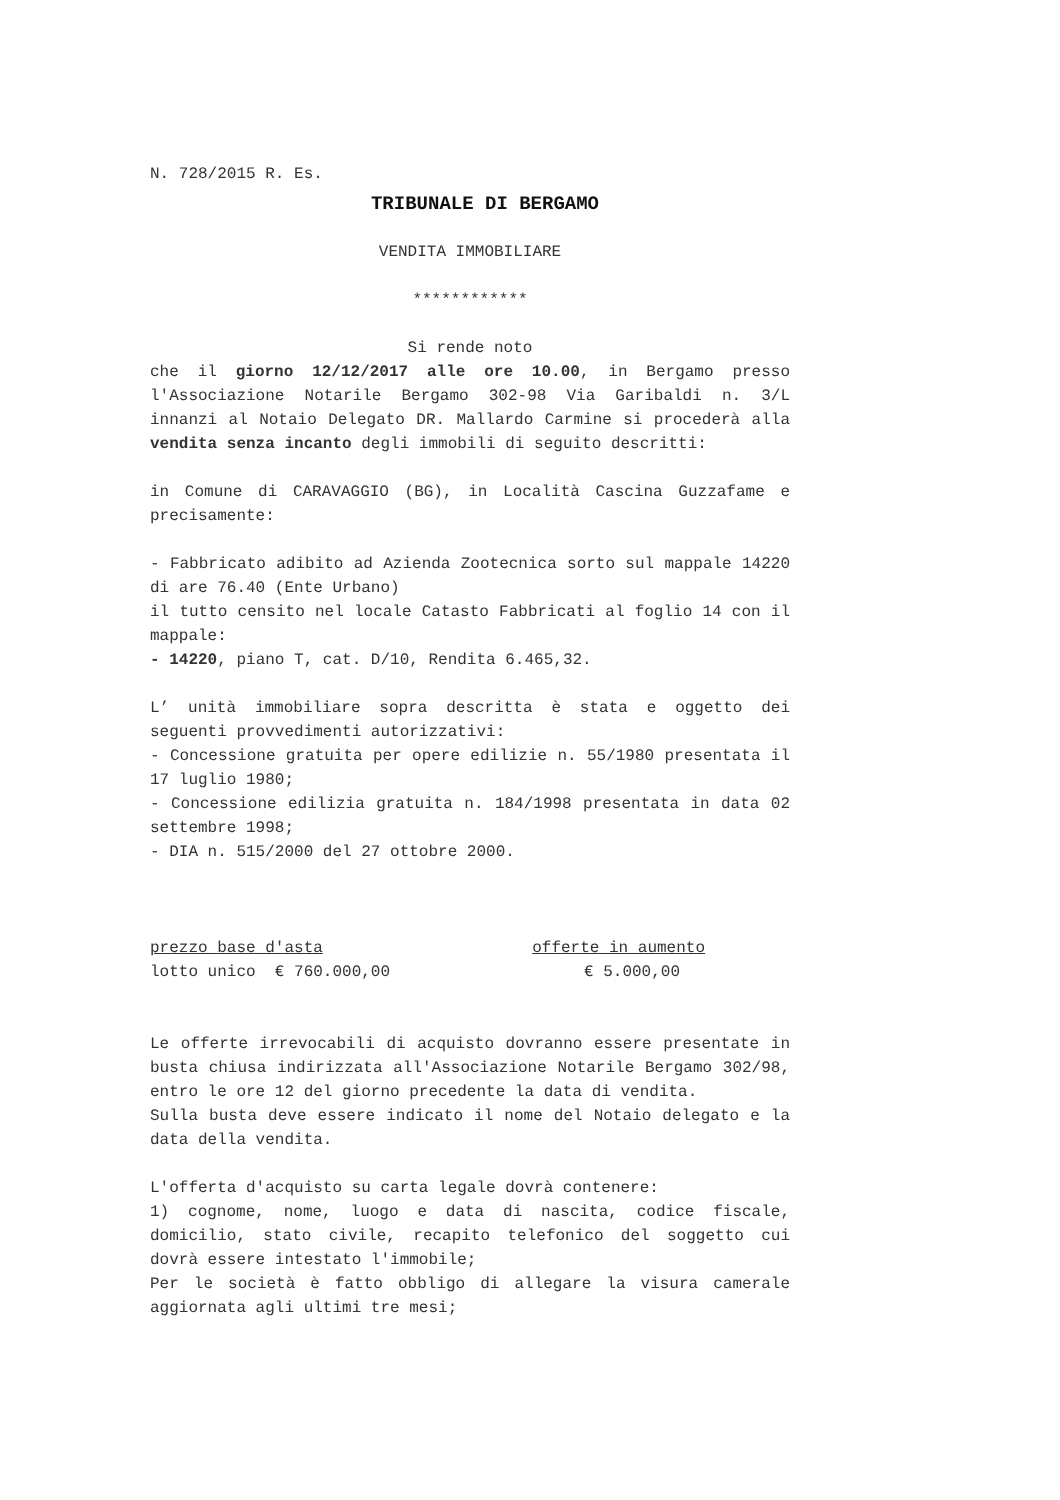N. 728/2015 R. Es.
TRIBUNALE DI BERGAMO
VENDITA IMMOBILIARE
************
Si rende noto
che il giorno 12/12/2017 alle ore 10.00, in Bergamo presso l'Associazione Notarile Bergamo 302-98 Via Garibaldi n. 3/L innanzi al Notaio Delegato DR. Mallardo Carmine si procederà alla vendita senza incanto degli immobili di seguito descritti:
in Comune di CARAVAGGIO (BG), in Località Cascina Guzzafame e precisamente:
- Fabbricato adibito ad Azienda Zootecnica sorto sul mappale 14220 di are 76.40 (Ente Urbano)
il tutto censito nel locale Catasto Fabbricati al foglio 14 con il mappale:
- 14220, piano T, cat. D/10, Rendita 6.465,32.
L’ unità immobiliare sopra descritta è stata e oggetto dei seguenti provvedimenti autorizzativi:
- Concessione gratuita per opere edilizie n. 55/1980 presentata il 17 luglio 1980;
- Concessione edilizia gratuita n. 184/1998 presentata in data 02 settembre 1998;
- DIA n. 515/2000 del 27 ottobre 2000.
prezzo base d'asta offerte in aumento
lotto unico € 760.000,00 € 5.000,00
Le offerte irrevocabili di acquisto dovranno essere presentate in busta chiusa indirizzata all'Associazione Notarile Bergamo 302/98, entro le ore 12 del giorno precedente la data di vendita.
Sulla busta deve essere indicato il nome del Notaio delegato e la data della vendita.
L'offerta d'acquisto su carta legale dovrà contenere:
1) cognome, nome, luogo e data di nascita, codice fiscale, domicilio, stato civile, recapito telefonico del soggetto cui dovrà essere intestato l'immobile;
Per le società è fatto obbligo di allegare la visura camerale aggiornata agli ultimi tre mesi;